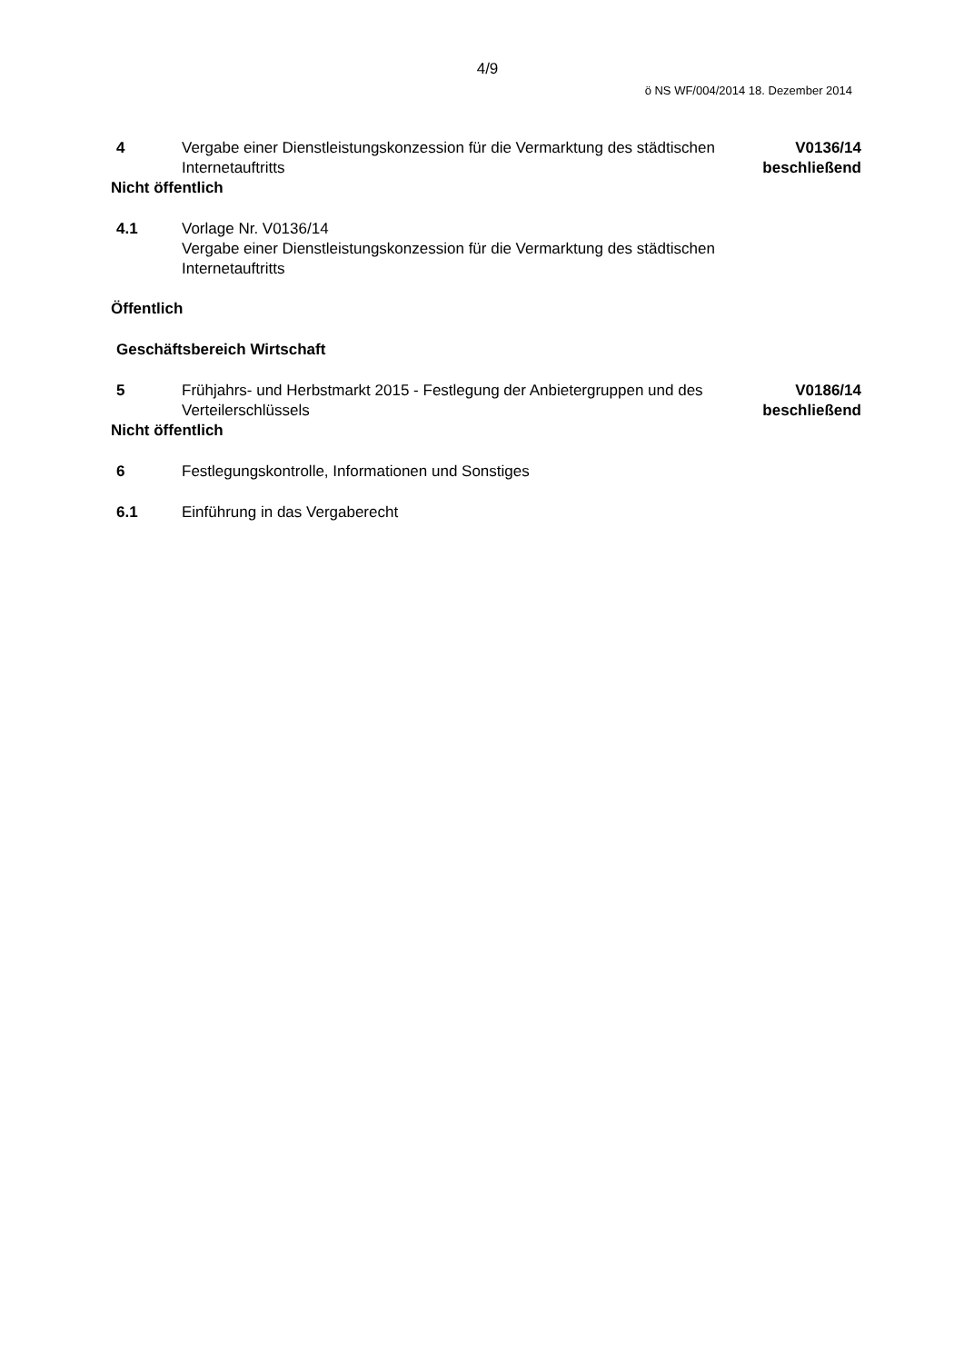4/9
ö NS WF/004/2014 18. Dezember 2014
4 Vergabe einer Dienstleistungskonzession für die Vermarktung des städtischen Internetauftritts
V0136/14
beschließend
Nicht öffentlich
4.1 Vorlage Nr. V0136/14
Vergabe einer Dienstleistungskonzession für die Vermarktung des städtischen Internetauftritts
Öffentlich
Geschäftsbereich Wirtschaft
5 Frühjahrs- und Herbstmarkt 2015 - Festlegung der Anbietergruppen und des Verteilerschlüssels
V0186/14
beschließend
Nicht öffentlich
6 Festlegungskontrolle, Informationen und Sonstiges
6.1 Einführung in das Vergaberecht